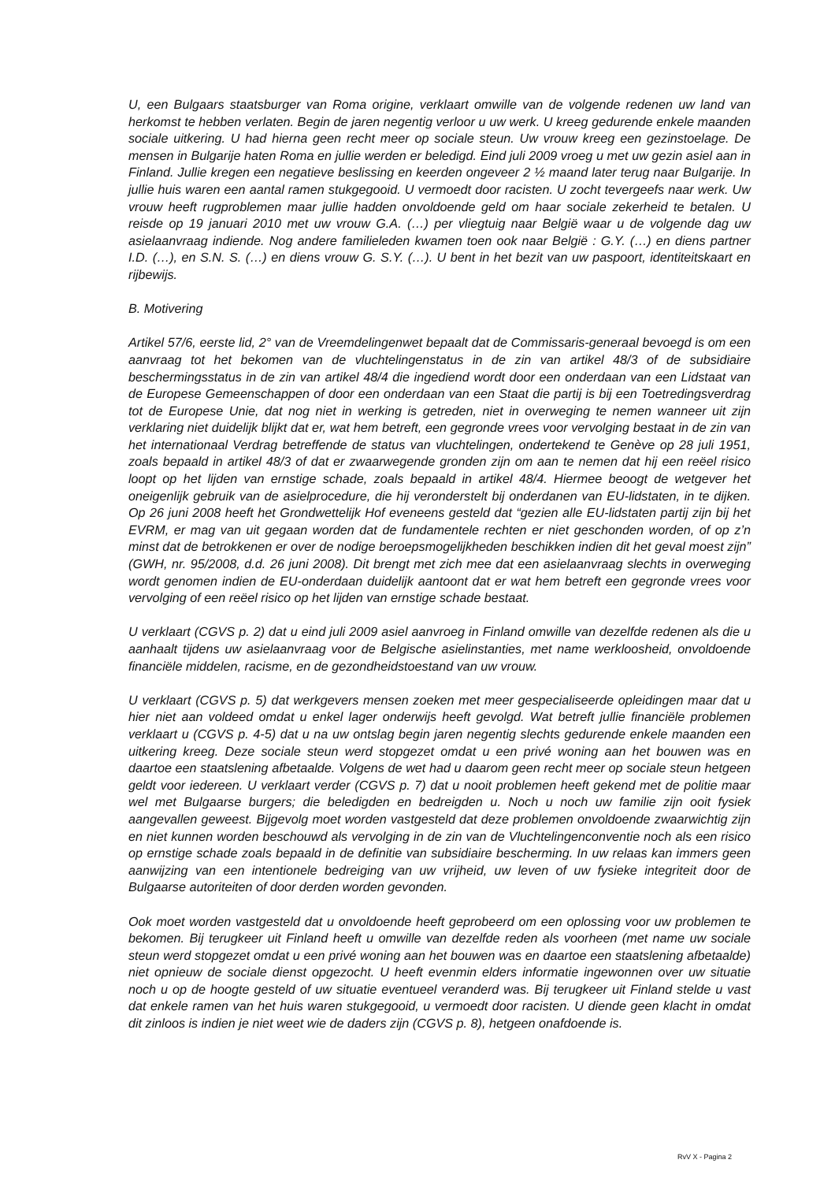U, een Bulgaars staatsburger van Roma origine, verklaart omwille van de volgende redenen uw land van herkomst te hebben verlaten. Begin de jaren negentig verloor u uw werk. U kreeg gedurende enkele maanden sociale uitkering. U had hierna geen recht meer op sociale steun. Uw vrouw kreeg een gezinstoelage. De mensen in Bulgarije haten Roma en jullie werden er beledigd. Eind juli 2009 vroeg u met uw gezin asiel aan in Finland. Jullie kregen een negatieve beslissing en keerden ongeveer 2 ½ maand later terug naar Bulgarije. In jullie huis waren een aantal ramen stukgegooid. U vermoedt door racisten. U zocht tevergeefs naar werk. Uw vrouw heeft rugproblemen maar jullie hadden onvoldoende geld om haar sociale zekerheid te betalen. U reisde op 19 januari 2010 met uw vrouw G.A. (…) per vliegtuig naar België waar u de volgende dag uw asielaanvraag indiende. Nog andere familieleden kwamen toen ook naar België : G.Y. (…) en diens partner I.D. (…), en S.N. S. (…) en diens vrouw G. S.Y. (…). U bent in het bezit van uw paspoort, identiteitskaart en rijbewijs.
B. Motivering
Artikel 57/6, eerste lid, 2° van de Vreemdelingenwet bepaalt dat de Commissaris-generaal bevoegd is om een aanvraag tot het bekomen van de vluchtelingenstatus in de zin van artikel 48/3 of de subsidiaire beschermingsstatus in de zin van artikel 48/4 die ingediend wordt door een onderdaan van een Lidstaat van de Europese Gemeenschappen of door een onderdaan van een Staat die partij is bij een Toetredingsverdrag tot de Europese Unie, dat nog niet in werking is getreden, niet in overweging te nemen wanneer uit zijn verklaring niet duidelijk blijkt dat er, wat hem betreft, een gegronde vrees voor vervolging bestaat in de zin van het internationaal Verdrag betreffende de status van vluchtelingen, ondertekend te Genève op 28 juli 1951, zoals bepaald in artikel 48/3 of dat er zwaarwegende gronden zijn om aan te nemen dat hij een reëel risico loopt op het lijden van ernstige schade, zoals bepaald in artikel 48/4. Hiermee beoogt de wetgever het oneigenlijk gebruik van de asielprocedure, die hij veronderstelt bij onderdanen van EU-lidstaten, in te dijken. Op 26 juni 2008 heeft het Grondwettelijk Hof eveneens gesteld dat “gezien alle EU-lidstaten partij zijn bij het EVRM, er mag van uit gegaan worden dat de fundamentele rechten er niet geschonden worden, of op z’n minst dat de betrokkenen er over de nodige beroepsmogelijkheden beschikken indien dit het geval moest zijn” (GWH, nr. 95/2008, d.d. 26 juni 2008). Dit brengt met zich mee dat een asielaanvraag slechts in overweging wordt genomen indien de EU-onderdaan duidelijk aantoont dat er wat hem betreft een gegronde vrees voor vervolging of een reëel risico op het lijden van ernstige schade bestaat.
U verklaart (CGVS p. 2) dat u eind juli 2009 asiel aanvroeg in Finland omwille van dezelfde redenen als die u aanhaalt tijdens uw asielaanvraag voor de Belgische asielinstanties, met name werkloosheid, onvoldoende financiële middelen, racisme, en de gezondheidstoestand van uw vrouw.
U verklaart (CGVS p. 5) dat werkgevers mensen zoeken met meer gespecialiseerde opleidingen maar dat u hier niet aan voldeed omdat u enkel lager onderwijs heeft gevolgd. Wat betreft jullie financiële problemen verklaart u (CGVS p. 4-5) dat u na uw ontslag begin jaren negentig slechts gedurende enkele maanden een uitkering kreeg. Deze sociale steun werd stopgezet omdat u een privé woning aan het bouwen was en daartoe een staatslening afbetaalde. Volgens de wet had u daarom geen recht meer op sociale steun hetgeen geldt voor iedereen. U verklaart verder (CGVS p. 7) dat u nooit problemen heeft gekend met de politie maar wel met Bulgaarse burgers; die beledigden en bedreigden u. Noch u noch uw familie zijn ooit fysiek aangevallen geweest. Bijgevolg moet worden vastgesteld dat deze problemen onvoldoende zwaarwichtig zijn en niet kunnen worden beschouwd als vervolging in de zin van de Vluchtelingenconventie noch als een risico op ernstige schade zoals bepaald in de definitie van subsidiaire bescherming. In uw relaas kan immers geen aanwijzing van een intentionele bedreiging van uw vrijheid, uw leven of uw fysieke integriteit door de Bulgaarse autoriteiten of door derden worden gevonden.
Ook moet worden vastgesteld dat u onvoldoende heeft geprobeerd om een oplossing voor uw problemen te bekomen. Bij terugkeer uit Finland heeft u omwille van dezelfde reden als voorheen (met name uw sociale steun werd stopgezet omdat u een privé woning aan het bouwen was en daartoe een staatslening afbetaalde) niet opnieuw de sociale dienst opgezocht. U heeft evenmin elders informatie ingewonnen over uw situatie noch u op de hoogte gesteld of uw situatie eventueel veranderd was. Bij terugkeer uit Finland stelde u vast dat enkele ramen van het huis waren stukgegooid, u vermoedt door racisten. U diende geen klacht in omdat dit zinloos is indien je niet weet wie de daders zijn (CGVS p. 8), hetgeen onafdoende is.
RvV X - Pagina 2